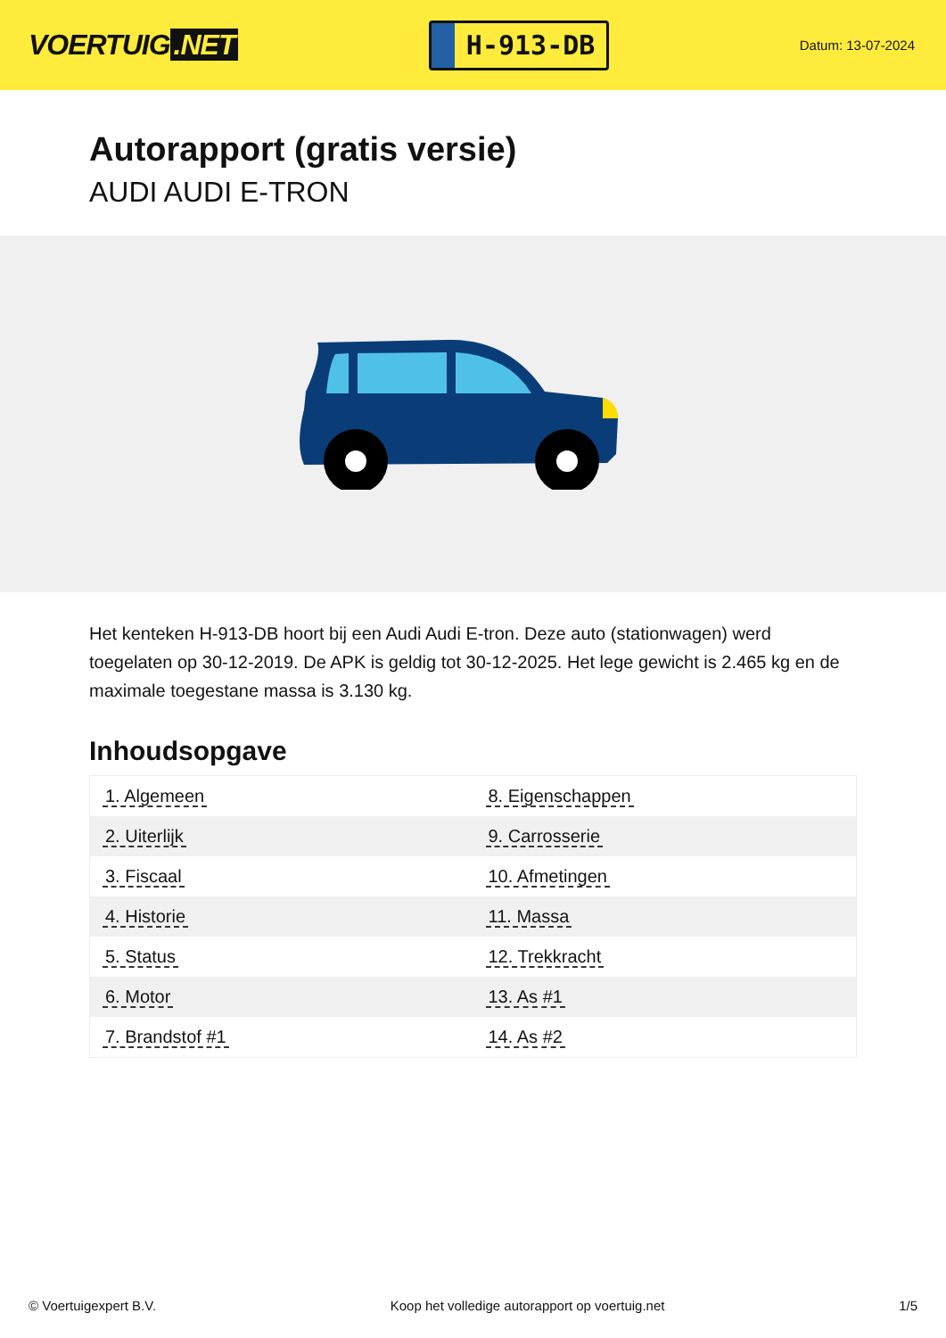VOERTUIG.NET
H-913-DB
Datum: 13-07-2024
Autorapport (gratis versie)
AUDI AUDI E-TRON
Het kenteken H-913-DB hoort bij een Audi Audi E-tron. Deze auto (stationwagen) werd toegelaten op 30-12-2019. De APK is geldig tot 30-12-2025. Het lege gewicht is 2.465 kg en de maximale toegestane massa is 3.130 kg.
Inhoudsopgave
| 1. Algemeen | 8. Eigenschappen |
| 2. Uiterlijk | 9. Carrosserie |
| 3. Fiscaal | 10. Afmetingen |
| 4. Historie | 11. Massa |
| 5. Status | 12. Trekkracht |
| 6. Motor | 13. As #1 |
| 7. Brandstof #1 | 14. As #2 |
© Voertuigexpert B.V. Koop het volledige autorapport op voertuig.net 1/5